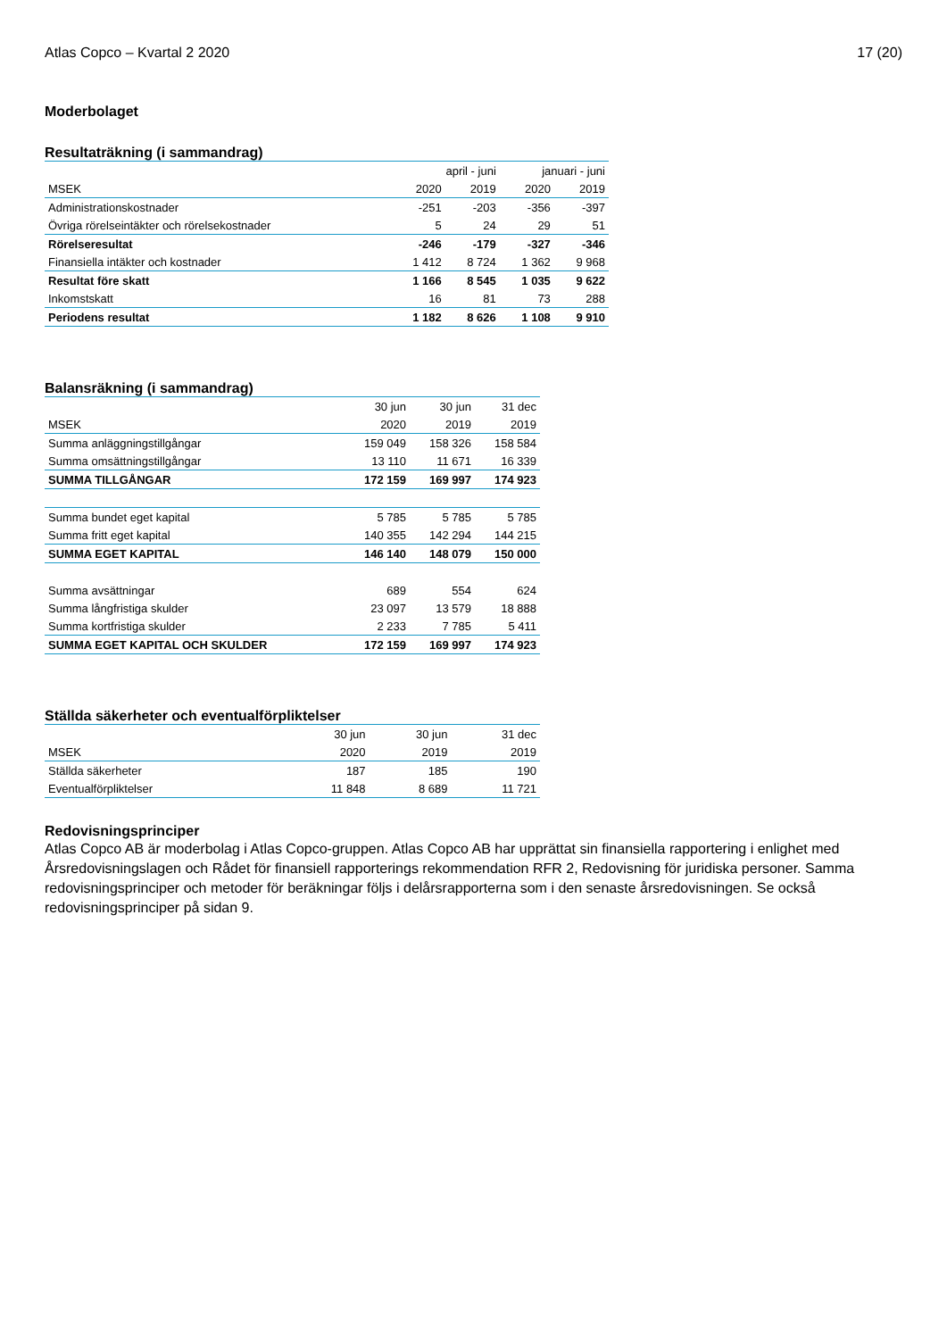Atlas Copco – Kvartal 2 2020 17 (20)
Moderbolaget
Resultaträkning (i sammandrag)
| | april - juni | | januari - juni | |
| --- | --- | --- | --- | --- |
| MSEK | 2020 | 2019 | 2020 | 2019 |
| Administrationskostnader | -251 | -203 | -356 | -397 |
| Övriga rörelseintäkter och rörelsekostnader | 5 | 24 | 29 | 51 |
| Rörelseresultat | -246 | -179 | -327 | -346 |
| Finansiella intäkter och kostnader | 1 412 | 8 724 | 1 362 | 9 968 |
| Resultat före skatt | 1 166 | 8 545 | 1 035 | 9 622 |
| Inkomstskatt | 16 | 81 | 73 | 288 |
| Periodens resultat | 1 182 | 8 626 | 1 108 | 9 910 |
Balansräkning (i sammandrag)
| | 30 jun | 30 jun | 31 dec |
| --- | --- | --- | --- |
| MSEK | 2020 | 2019 | 2019 |
| Summa anläggningstillgångar | 159 049 | 158 326 | 158 584 |
| Summa omsättningstillgångar | 13 110 | 11 671 | 16 339 |
| SUMMA TILLGÅNGAR | 172 159 | 169 997 | 174 923 |
| Summa bundet eget kapital | 5 785 | 5 785 | 5 785 |
| Summa fritt eget kapital | 140 355 | 142 294 | 144 215 |
| SUMMA EGET KAPITAL | 146 140 | 148 079 | 150 000 |
| Summa avsättningar | 689 | 554 | 624 |
| Summa långfristiga skulder | 23 097 | 13 579 | 18 888 |
| Summa kortfristiga skulder | 2 233 | 7 785 | 5 411 |
| SUMMA EGET KAPITAL OCH SKULDER | 172 159 | 169 997 | 174 923 |
Ställda säkerheter och eventualförpliktelser
| | 30 jun | 30 jun | 31 dec |
| --- | --- | --- | --- |
| MSEK | 2020 | 2019 | 2019 |
| Ställda säkerheter | 187 | 185 | 190 |
| Eventualförpliktelser | 11 848 | 8 689 | 11 721 |
Redovisningsprinciper
Atlas Copco AB är moderbolag i Atlas Copco-gruppen. Atlas Copco AB har upprättat sin finansiella rapportering i enlighet med Årsredovisningslagen och Rådet för finansiell rapporterings rekommendation RFR 2, Redovisning för juridiska personer. Samma redovisningsprinciper och metoder för beräkningar följs i delårsrapporterna som i den senaste årsredovisningen. Se också redovisningsprinciper på sidan 9.